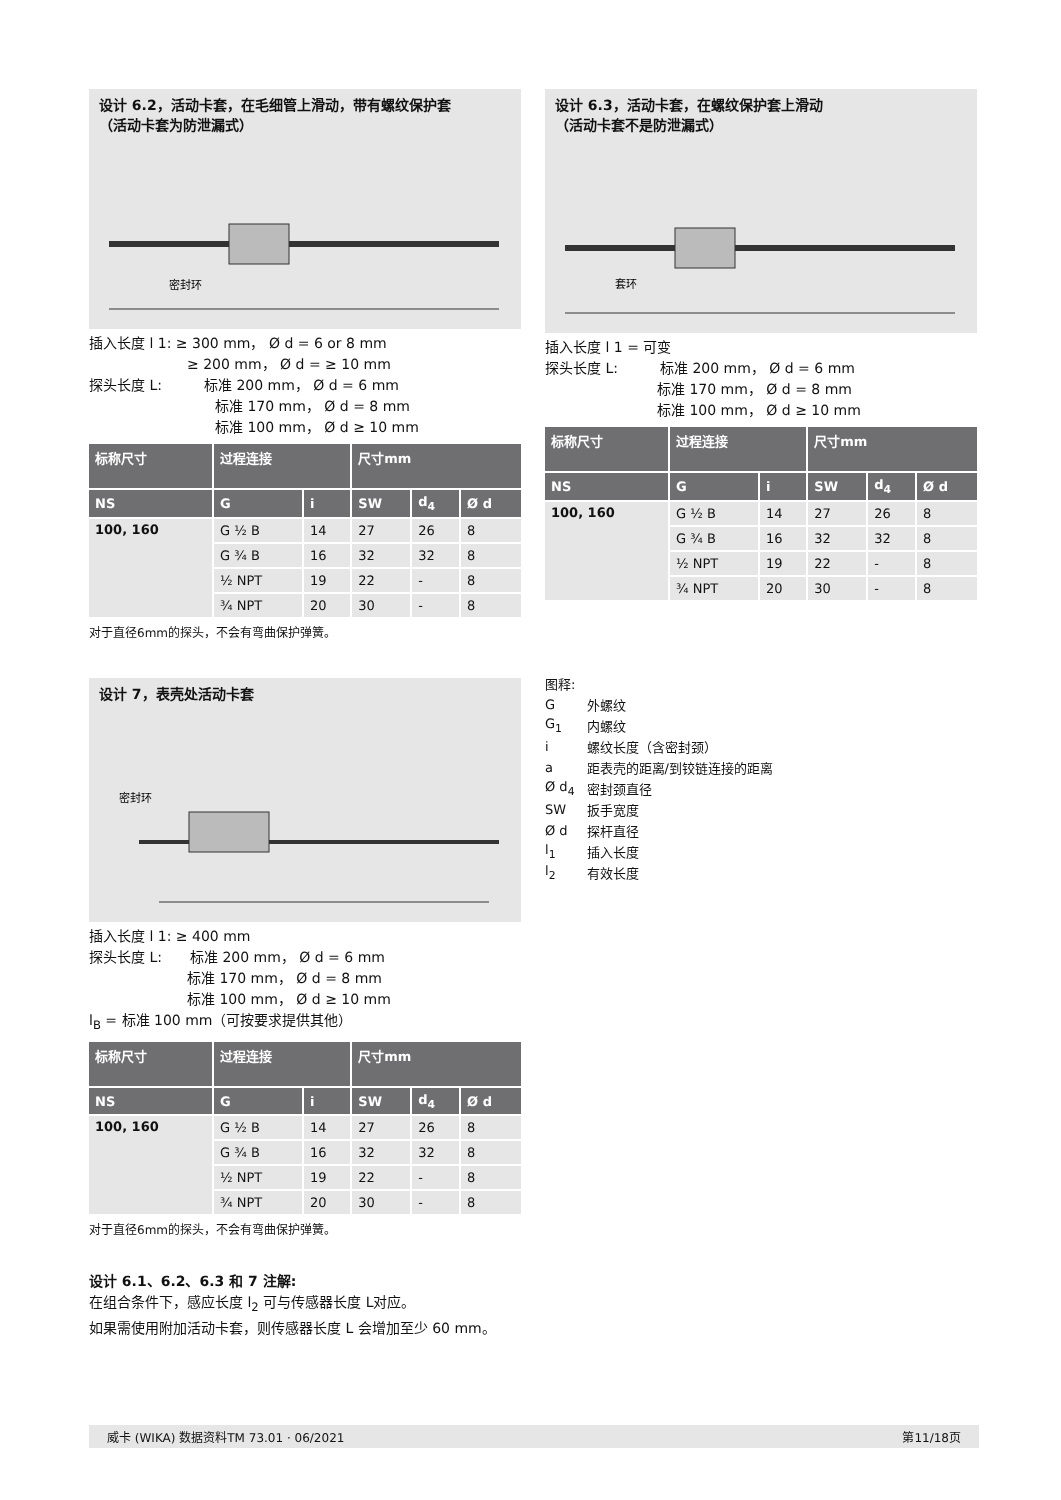设计 6.2，活动卡套，在毛细管上滑动，带有螺纹保护套
（活动卡套为防泄漏式）
密封环
插入长度 l 1: ≥ 300 mm， Ø d = 6 or 8 mm
　　　　　　　≥ 200 mm， Ø d = ≥ 10 mm
探头长度 L:　　　标准 200 mm， Ø d = 6 mm
　　　　　　　　　标准 170 mm， Ø d = 8 mm
　　　　　　　　　标准 100 mm， Ø d ≥ 10 mm
| 标称尺寸 | 过程连接 | | 尺寸mm | | |
| --- | --- | --- | --- | --- | --- |
| NS | G | i | SW | d<sub>4</sub> | Ø d |
| 100, 160 | G ½ B | 14 | 27 | 26 | 8 |
| | G ¾ B | 16 | 32 | 32 | 8 |
| | ½ NPT | 19 | 22 | - | 8 |
| | ¾ NPT | 20 | 30 | - | 8 |
对于直径6mm的探头，不会有弯曲保护弹簧。
设计 6.3，活动卡套，在螺纹保护套上滑动
（活动卡套不是防泄漏式）
套环
插入长度 l 1 = 可变
探头长度 L:　　　标准 200 mm， Ø d = 6 mm
　　　　　　　　标准 170 mm， Ø d = 8 mm
　　　　　　　　标准 100 mm， Ø d ≥ 10 mm
| 标称尺寸 | 过程连接 | | 尺寸mm | | |
| --- | --- | --- | --- | --- | --- |
| NS | G | i | SW | d<sub>4</sub> | Ø d |
| 100, 160 | G ½ B | 14 | 27 | 26 | 8 |
| | G ¾ B | 16 | 32 | 32 | 8 |
| | ½ NPT | 19 | 22 | - | 8 |
| | ¾ NPT | 20 | 30 | - | 8 |
图释:
| G | 外螺纹 |
| G<sub>1</sub> | 内螺纹 |
| i | 螺纹长度（含密封颈） |
| a | 距表壳的距离/到铰链连接的距离 |
| Ø d<sub>4</sub> | 密封颈直径 |
| SW | 扳手宽度 |
| Ø d | 探杆直径 |
| l<sub>1</sub> | 插入长度 |
| l<sub>2</sub> | 有效长度 |
设计 7，表壳处活动卡套
密封环
插入长度 l 1: ≥ 400 mm
探头长度 L:　　标准 200 mm， Ø d = 6 mm
　　　　　　　标准 170 mm， Ø d = 8 mm
　　　　　　　标准 100 mm， Ø d ≥ 10 mm
l<sub>B</sub> = 标准 100 mm（可按要求提供其他）
| 标称尺寸 | 过程连接 | | 尺寸mm | | |
| --- | --- | --- | --- | --- | --- |
| NS | G | i | SW | d<sub>4</sub> | Ø d |
| 100, 160 | G ½ B | 14 | 27 | 26 | 8 |
| | G ¾ B | 16 | 32 | 32 | 8 |
| | ½ NPT | 19 | 22 | - | 8 |
| | ¾ NPT | 20 | 30 | - | 8 |
对于直径6mm的探头，不会有弯曲保护弹簧。
设计 6.1、6.2、6.3 和 7 注解:
在组合条件下，感应长度 l<sub>2</sub> 可与传感器长度 L对应。
如果需使用附加活动卡套，则传感器长度 L 会增加至少 60 mm。
威卡 (WIKA) 数据资料TM 73.01 · 06/2021 第11/18页